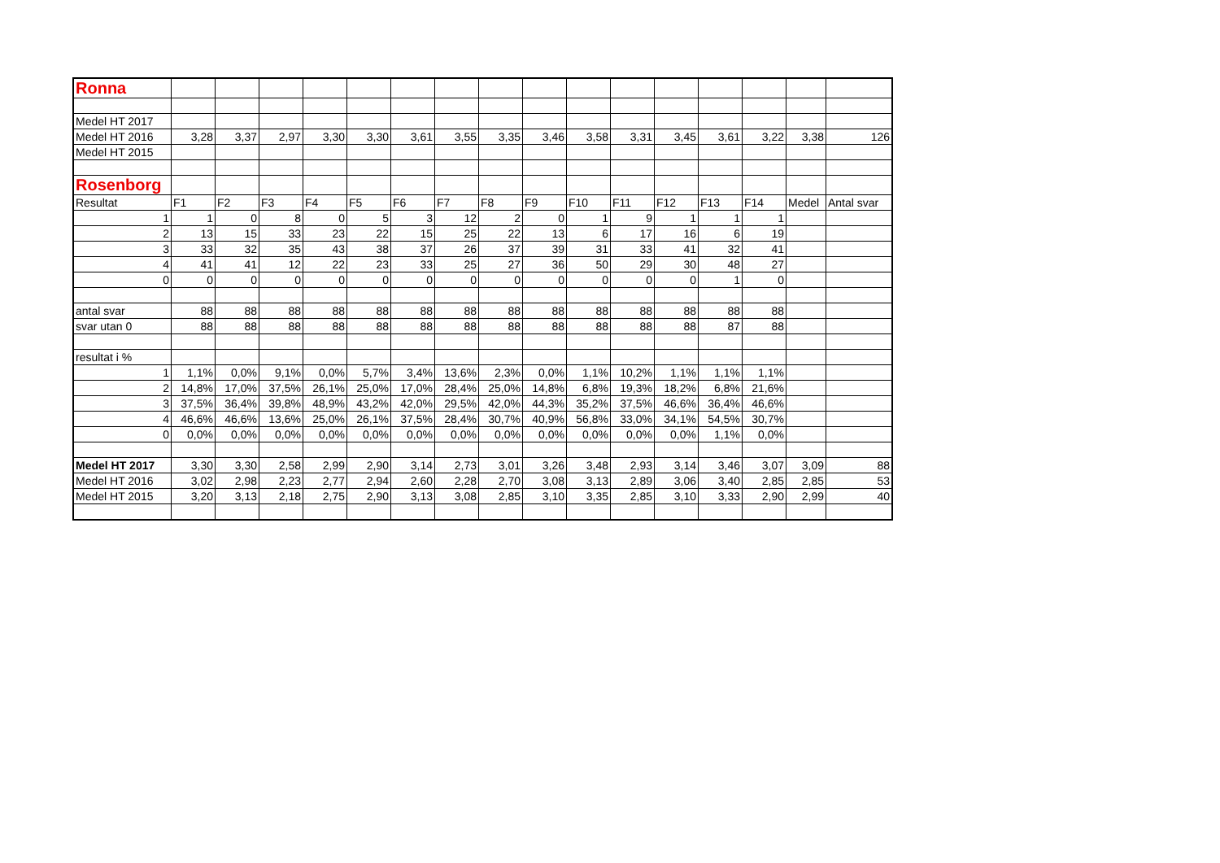| Ronna | | | | | | | | | | | | | | | | |
| Medel HT 2017 | | | | | | | | | | | | | | | | |
| Medel HT 2016 | 3,28 | 3,37 | 2,97 | 3,30 | 3,30 | 3,61 | 3,55 | 3,35 | 3,46 | 3,58 | 3,31 | 3,45 | 3,61 | 3,22 | 3,38 | 126 |
| Medel HT 2015 | | | | | | | | | | | | | | | | |
| Rosenborg | | | | | | | | | | | | | | | | |
| Resultat | F1 | F2 | F3 | F4 | F5 | F6 | F7 | F8 | F9 | F10 | F11 | F12 | F13 | F14 | Medel | Antal svar |
| 1 | 1 | 0 | 8 | 0 | 5 | 3 | 12 | 2 | 0 | 1 | 9 | 1 | 1 | 1 | | |
| 2 | 13 | 15 | 33 | 23 | 22 | 15 | 25 | 22 | 13 | 6 | 17 | 16 | 6 | 19 | | |
| 3 | 33 | 32 | 35 | 43 | 38 | 37 | 26 | 37 | 39 | 31 | 33 | 41 | 32 | 41 | | |
| 4 | 41 | 41 | 12 | 22 | 23 | 33 | 25 | 27 | 36 | 50 | 29 | 30 | 48 | 27 | | |
| 0 | 0 | 0 | 0 | 0 | 0 | 0 | 0 | 0 | 0 | 0 | 0 | 0 | 1 | 0 | | |
| antal svar | 88 | 88 | 88 | 88 | 88 | 88 | 88 | 88 | 88 | 88 | 88 | 88 | 88 | 88 | | |
| svar utan 0 | 88 | 88 | 88 | 88 | 88 | 88 | 88 | 88 | 88 | 88 | 88 | 88 | 87 | 88 | | |
| resultat i % | | | | | | | | | | | | | | | | |
| 1 | 1,1% | 0,0% | 9,1% | 0,0% | 5,7% | 3,4% | 13,6% | 2,3% | 0,0% | 1,1% | 10,2% | 1,1% | 1,1% | 1,1% | | |
| 2 | 14,8% | 17,0% | 37,5% | 26,1% | 25,0% | 17,0% | 28,4% | 25,0% | 14,8% | 6,8% | 19,3% | 18,2% | 6,8% | 21,6% | | |
| 3 | 37,5% | 36,4% | 39,8% | 48,9% | 43,2% | 42,0% | 29,5% | 42,0% | 44,3% | 35,2% | 37,5% | 46,6% | 36,4% | 46,6% | | |
| 4 | 46,6% | 46,6% | 13,6% | 25,0% | 26,1% | 37,5% | 28,4% | 30,7% | 40,9% | 56,8% | 33,0% | 34,1% | 54,5% | 30,7% | | |
| 0 | 0,0% | 0,0% | 0,0% | 0,0% | 0,0% | 0,0% | 0,0% | 0,0% | 0,0% | 0,0% | 0,0% | 0,0% | 1,1% | 0,0% | | |
| Medel HT 2017 | 3,30 | 3,30 | 2,58 | 2,99 | 2,90 | 3,14 | 2,73 | 3,01 | 3,26 | 3,48 | 2,93 | 3,14 | 3,46 | 3,07 | 3,09 | 88 |
| Medel HT 2016 | 3,02 | 2,98 | 2,23 | 2,77 | 2,94 | 2,60 | 2,28 | 2,70 | 3,08 | 3,13 | 2,89 | 3,06 | 3,40 | 2,85 | 2,85 | 53 |
| Medel HT 2015 | 3,20 | 3,13 | 2,18 | 2,75 | 2,90 | 3,13 | 3,08 | 2,85 | 3,10 | 3,35 | 2,85 | 3,10 | 3,33 | 2,90 | 2,99 | 40 |